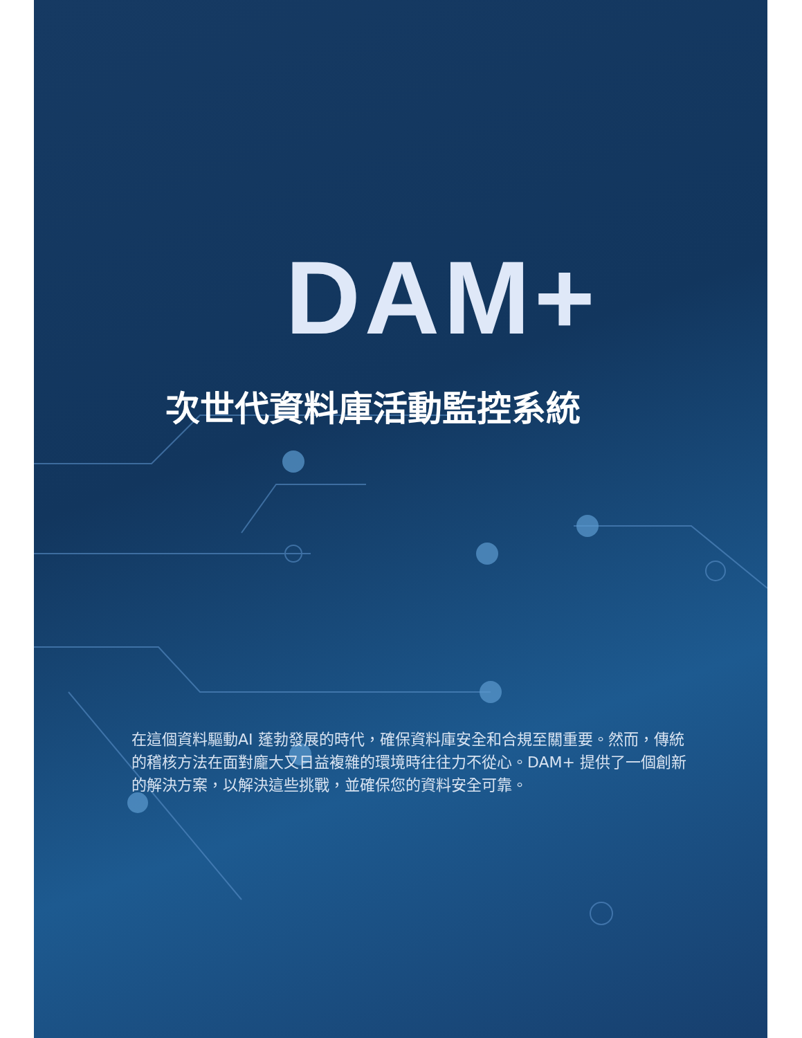DAM+
次世代資料庫活動監控系統
在這個資料驅動AI 蓬勃發展的時代，確保資料庫安全和合規至關重要。然而，傳統的稽核方法在面對龐大又日益複雜的環境時往往力不從心。DAM+ 提供了一個創新的解決方案，以解決這些挑戰，並確保您的資料安全可靠。